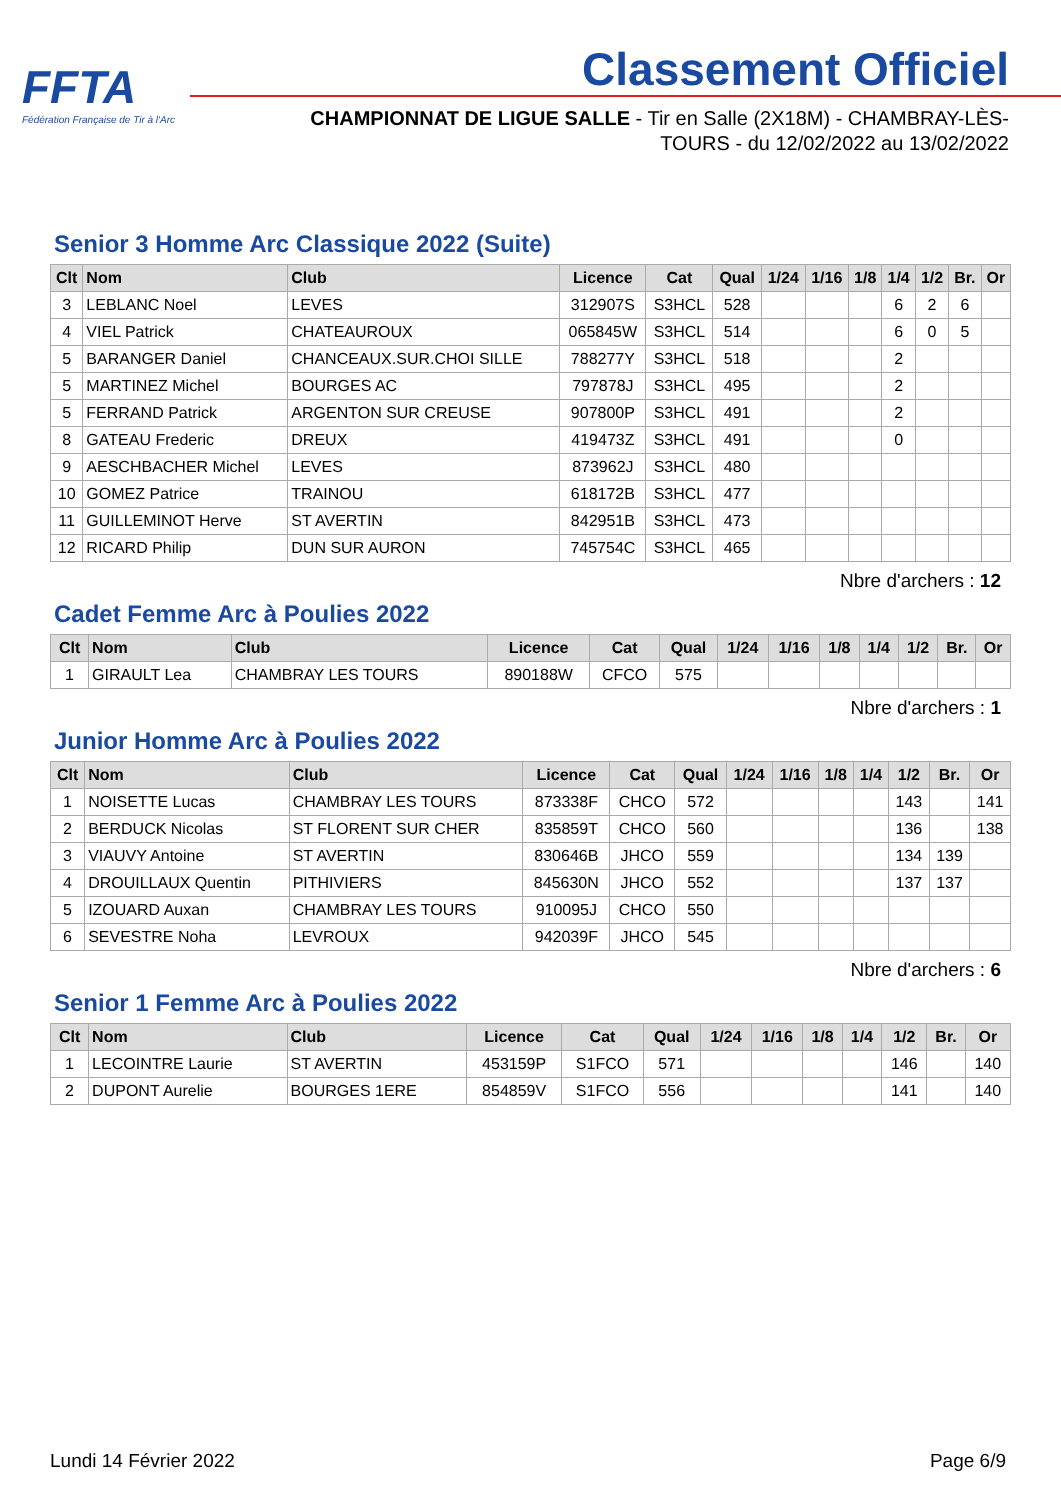FFTA
Fédération Française de Tir à l'Arc
Classement Officiel
CHAMPIONNAT DE LIGUE SALLE - Tir en Salle (2X18M) - CHAMBRAY-LÈS-TOURS - du 12/02/2022 au 13/02/2022
Senior 3 Homme Arc Classique 2022 (Suite)
| Clt | Nom | Club | Licence | Cat | Qual | 1/24 | 1/16 | 1/8 | 1/4 | 1/2 | Br. | Or |
| --- | --- | --- | --- | --- | --- | --- | --- | --- | --- | --- | --- | --- |
| 3 | LEBLANC Noel | LEVES | 312907S | S3HCL | 528 | | | | 6 | 2 | 6 | |
| 4 | VIEL Patrick | CHATEAUROUX | 065845W | S3HCL | 514 | | | | 6 | 0 | 5 | |
| 5 | BARANGER Daniel | CHANCEAUX.SUR.CHOI SILLE | 788277Y | S3HCL | 518 | | | | 2 | | | |
| 5 | MARTINEZ Michel | BOURGES AC | 797878J | S3HCL | 495 | | | | 2 | | | |
| 5 | FERRAND Patrick | ARGENTON SUR CREUSE | 907800P | S3HCL | 491 | | | | 2 | | | |
| 8 | GATEAU Frederic | DREUX | 419473Z | S3HCL | 491 | | | | 0 | | | |
| 9 | AESCHBACHER Michel | LEVES | 873962J | S3HCL | 480 | | | | | | | |
| 10 | GOMEZ Patrice | TRAINOU | 618172B | S3HCL | 477 | | | | | | | |
| 11 | GUILLEMINOT Herve | ST AVERTIN | 842951B | S3HCL | 473 | | | | | | | |
| 12 | RICARD Philip | DUN SUR AURON | 745754C | S3HCL | 465 | | | | | | | |
Nbre d'archers : 12
Cadet Femme Arc à Poulies 2022
| Clt | Nom | Club | Licence | Cat | Qual | 1/24 | 1/16 | 1/8 | 1/4 | 1/2 | Br. | Or |
| --- | --- | --- | --- | --- | --- | --- | --- | --- | --- | --- | --- | --- |
| 1 | GIRAULT Lea | CHAMBRAY LES TOURS | 890188W | CFCO | 575 | | | | | | | |
Nbre d'archers : 1
Junior Homme Arc à Poulies 2022
| Clt | Nom | Club | Licence | Cat | Qual | 1/24 | 1/16 | 1/8 | 1/4 | 1/2 | Br. | Or |
| --- | --- | --- | --- | --- | --- | --- | --- | --- | --- | --- | --- | --- |
| 1 | NOISETTE Lucas | CHAMBRAY LES TOURS | 873338F | CHCO | 572 | | | | | 143 | | 141 |
| 2 | BERDUCK Nicolas | ST FLORENT SUR CHER | 835859T | CHCO | 560 | | | | | 136 | | 138 |
| 3 | VIAUVY Antoine | ST AVERTIN | 830646B | JHCO | 559 | | | | | 134 | 139 | |
| 4 | DROUILLAUX Quentin | PITHIVIERS | 845630N | JHCO | 552 | | | | | 137 | 137 | |
| 5 | IZOUARD Auxan | CHAMBRAY LES TOURS | 910095J | CHCO | 550 | | | | | | | |
| 6 | SEVESTRE Noha | LEVROUX | 942039F | JHCO | 545 | | | | | | | |
Nbre d'archers : 6
Senior 1 Femme Arc à Poulies 2022
| Clt | Nom | Club | Licence | Cat | Qual | 1/24 | 1/16 | 1/8 | 1/4 | 1/2 | Br. | Or |
| --- | --- | --- | --- | --- | --- | --- | --- | --- | --- | --- | --- | --- |
| 1 | LECOINTRE Laurie | ST AVERTIN | 453159P | S1FCO | 571 | | | | | 146 | | 140 |
| 2 | DUPONT Aurelie | BOURGES 1ERE | 854859V | S1FCO | 556 | | | | | 141 | | 140 |
Lundi 14 Février 2022 Page 6/9